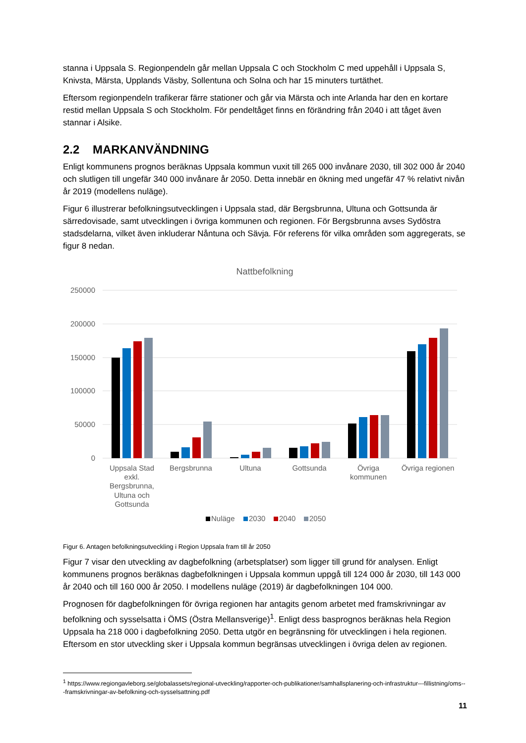stanna i Uppsala S. Regionpendeln går mellan Uppsala C och Stockholm C med uppehåll i Uppsala S, Knivsta, Märsta, Upplands Väsby, Sollentuna och Solna och har 15 minuters turtäthet.
Eftersom regionpendeln trafikerar färre stationer och går via Märsta och inte Arlanda har den en kortare restid mellan Uppsala S och Stockholm. För pendeltåget finns en förändring från 2040 i att tåget även stannar i Alsike.
2.2 MARKANVÄNDNING
Enligt kommunens prognos beräknas Uppsala kommun vuxit till 265 000 invånare 2030, till 302 000 år 2040 och slutligen till ungefär 340 000 invånare år 2050. Detta innebär en ökning med ungefär 47 % relativt nivån år 2019 (modellens nuläge).
Figur 6 illustrerar befolkningsutvecklingen i Uppsala stad, där Bergsbrunna, Ultuna och Gottsunda är särredovisade, samt utvecklingen i övriga kommunen och regionen. För Bergsbrunna avses Sydöstra stadsdelarna, vilket även inkluderar Nåntuna och Sävja. För referens för vilka områden som aggregerats, se figur 8 nedan.
Nattbefolkning
250000
200000
150000
100000
50000
0
Uppsala Stad
exkl.
Bergsbrunna,
Ultuna och
Gottsunda
Bergsbrunna
Ultuna
Gottsunda
Övriga
kommunen
Övriga regionen
Nuläge
2030
2040
2050
Figur 6. Antagen befolkningsutveckling i Region Uppsala fram till år 2050
Figur 7 visar den utveckling av dagbefolkning (arbetsplatser) som ligger till grund för analysen. Enligt kommunens prognos beräknas dagbefolkningen i Uppsala kommun uppgå till 124 000 år 2030, till 143 000 år 2040 och till 160 000 år 2050. I modellens nuläge (2019) är dagbefolkningen 104 000.
Prognosen för dagbefolkningen för övriga regionen har antagits genom arbetet med framskrivningar av befolkning och sysselsatta i ÖMS (Östra Mellansverige)<sup>1</sup>. Enligt dess basprognos beräknas hela Region Uppsala ha 218 000 i dagbefolkning 2050. Detta utgör en begränsning för utvecklingen i hela regionen. Eftersom en stor utveckling sker i Uppsala kommun begränsas utvecklingen i övriga delen av regionen.
<sup>1</sup> https://www.regiongavleborg.se/globalassets/regional-utveckling/rapporter-och-publikationer/samhallsplanering-och-infrastruktur---fillistning/oms---framskrivningar-av-befolkning-och-sysselsattning.pdf
11